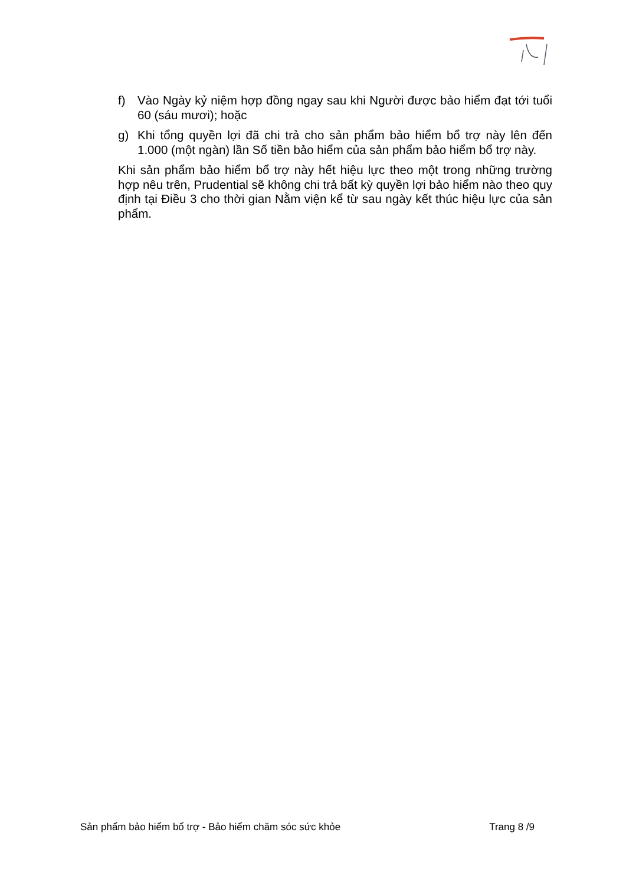f) Vào Ngày kỷ niệm hợp đồng ngay sau khi Người được bảo hiểm đạt tới tuổi 60 (sáu mươi); hoặc
g) Khi tổng quyền lợi đã chi trả cho sản phẩm bảo hiểm bổ trợ này lên đến 1.000 (một ngàn) lần Số tiền bảo hiểm của sản phẩm bảo hiểm bổ trợ này.
Khi sản phẩm bảo hiểm bổ trợ này hết hiệu lực theo một trong những trường hợp nêu trên, Prudential sẽ không chi trả bất kỳ quyền lợi bảo hiểm nào theo quy định tại Điều 3 cho thời gian Nằm viện kể từ sau ngày kết thúc hiệu lực của sản phẩm.
Sản phẩm bảo hiểm bổ trợ - Bảo hiểm chăm sóc sức khỏe Trang 8 /9